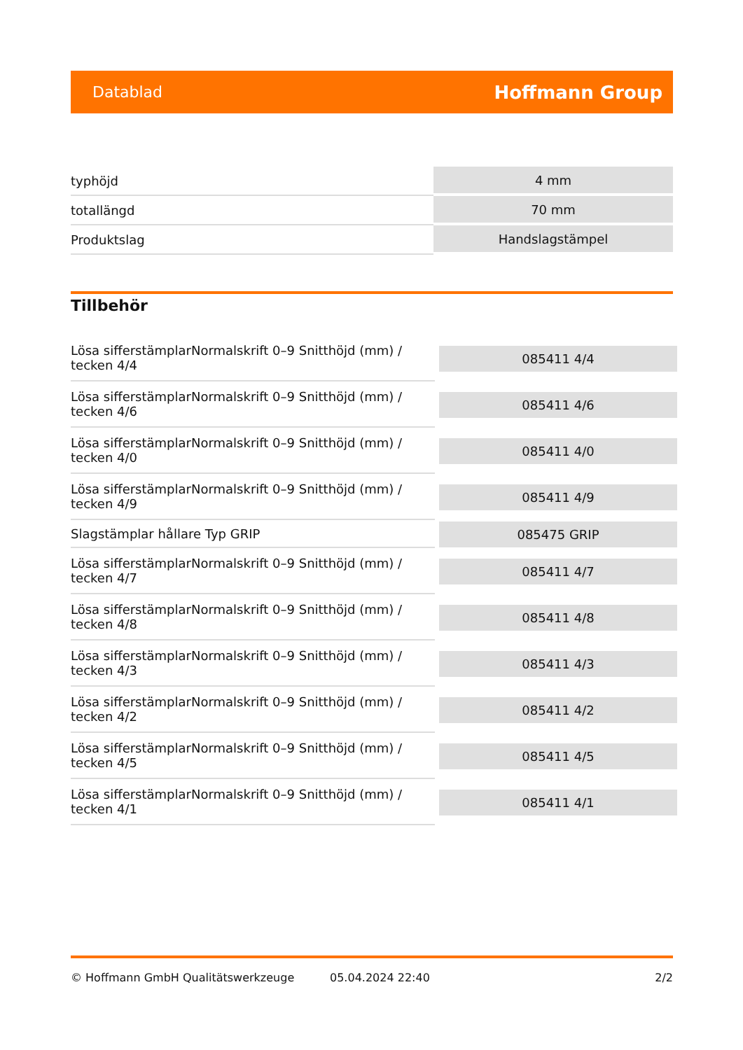Datablad Hoffmann Group
| typhöjd | 4 mm |
| totallängd | 70 mm |
| Produktslag | Handslagstämpel |
Tillbehör
| Lösa sifferstämplarNormalskrift 0–9 Snitthöjd (mm) / tecken 4/4 | 085411 4/4 |
| Lösa sifferstämplarNormalskrift 0–9 Snitthöjd (mm) / tecken 4/6 | 085411 4/6 |
| Lösa sifferstämplarNormalskrift 0–9 Snitthöjd (mm) / tecken 4/0 | 085411 4/0 |
| Lösa sifferstämplarNormalskrift 0–9 Snitthöjd (mm) / tecken 4/9 | 085411 4/9 |
| Slagstämplar hållare Typ GRIP | 085475 GRIP |
| Lösa sifferstämplarNormalskrift 0–9 Snitthöjd (mm) / tecken 4/7 | 085411 4/7 |
| Lösa sifferstämplarNormalskrift 0–9 Snitthöjd (mm) / tecken 4/8 | 085411 4/8 |
| Lösa sifferstämplarNormalskrift 0–9 Snitthöjd (mm) / tecken 4/3 | 085411 4/3 |
| Lösa sifferstämplarNormalskrift 0–9 Snitthöjd (mm) / tecken 4/2 | 085411 4/2 |
| Lösa sifferstämplarNormalskrift 0–9 Snitthöjd (mm) / tecken 4/5 | 085411 4/5 |
| Lösa sifferstämplarNormalskrift 0–9 Snitthöjd (mm) / tecken 4/1 | 085411 4/1 |
© Hoffmann GmbH Qualitätswerkzeuge 05.04.2024 22:40 2/2